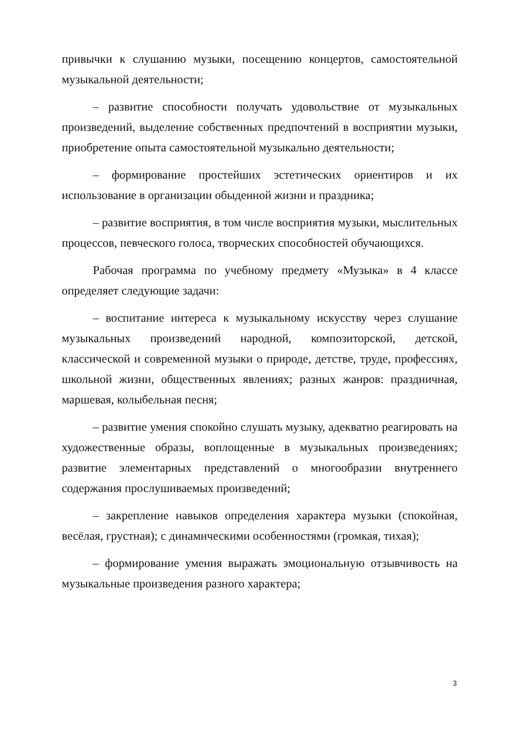привычки к слушанию музыки, посещению концертов, самостоятельной музыкальной деятельности;
– развитие способности получать удовольствие от музыкальных произведений, выделение собственных предпочтений в восприятии музыки, приобретение опыта самостоятельной музыкально деятельности;
– формирование простейших эстетических ориентиров и их использование в организации обыденной жизни и праздника;
– развитие восприятия, в том числе восприятия музыки, мыслительных процессов, певческого голоса, творческих способностей обучающихся.
Рабочая программа по учебному предмету «Музыка» в 4 классе определяет следующие задачи:
– воспитание интереса к музыкальному искусству через слушание музыкальных произведений народной, композиторской, детской, классической и современной музыки о природе, детстве, труде, профессиях, школьной жизни, общественных явлениях; разных жанров: праздничная, маршевая, колыбельная песня;
– развитие умения спокойно слушать музыку, адекватно реагировать на художественные образы, воплощенные в музыкальных произведениях; развитие элементарных представлений о многообразии внутреннего содержания прослушиваемых произведений;
– закрепление навыков определения характера музыки (спокойная, весёлая, грустная); с динамическими особенностями (громкая, тихая);
– формирование умения выражать эмоциональную отзывчивость на музыкальные произведения разного характера;
3